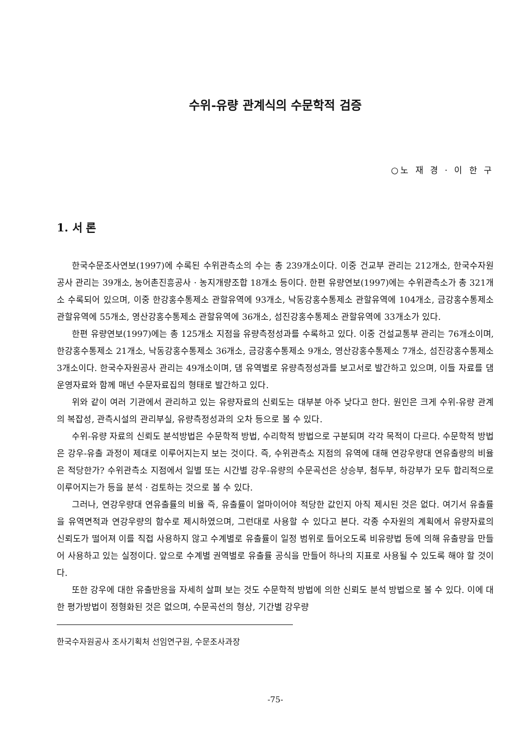수위-유량 관계식의 수문학적 검증
○노 재 경 · 이 한 구
1. 서 론
한국수문조사연보(1997)에 수록된 수위관측소의 수는 총 239개소이다. 이중 건교부 관리는 212개소, 한국수자원공사 관리는 39개소, 농어촌진흥공사 · 농지개량조합 18개소 등이다. 한편 유량연보(1997)에는 수위관측소가 총 321개소 수록되어 있으며, 이중 한강홍수통제소 관할유역에 93개소, 낙동강홍수통제소 관할유역에 104개소, 금강홍수통제소 관할유역에 55개소, 영산강홍수통제소 관할유역에 36개소, 섬진강홍수통제소 관할유역에 33개소가 있다.
한편 유량연보(1997)에는 총 125개소 지점을 유량측정성과를 수록하고 있다. 이중 건설교통부 관리는 76개소이며, 한강홍수통제소 21개소, 낙동강홍수통제소 36개소, 금강홍수통제소 9개소, 영산강홍수통제소 7개소, 섬진강홍수통제소 3개소이다. 한국수자원공사 관리는 49개소이며, 댐 유역별로 유량측정성과를 보고서로 발간하고 있으며, 이들 자료를 댐 운영자료와 함께 매년 수문자료집의 형태로 발간하고 있다.
위와 같이 여러 기관에서 관리하고 있는 유량자료의 신뢰도는 대부분 아주 낮다고 한다. 원인은 크게 수위-유량 관계의 복잡성, 관측시설의 관리부실, 유량측정성과의 오차 등으로 볼 수 있다.
수위-유량 자료의 신뢰도 분석방법은 수문학적 방법, 수리학적 방법으로 구분되며 각각 목적이 다르다. 수문학적 방법은 강우-유출 과정이 제대로 이루어지는지 보는 것이다. 즉, 수위관측소 지점의 유역에 대해 연강우량대 연유출량의 비율은 적당한가? 수위관측소 지점에서 일별 또는 시간별 강우-유량의 수문곡선은 상승부, 첨두부, 하강부가 모두 합리적으로 이루어지는가 등을 분석 · 검토하는 것으로 볼 수 있다.
그러나, 연강우량대 연유출률의 비율 즉, 유출률이 얼마이어야 적당한 값인지 아직 제시된 것은 없다. 여기서 유출률을 유역면적과 연강우량의 함수로 제시하였으며, 그런대로 사용할 수 있다고 본다. 각종 수자원의 계획에서 유량자료의 신뢰도가 떨어져 이를 직접 사용하지 않고 수계별로 유출률이 일정 범위로 들어오도록 비유량법 등에 의해 유출량을 만들어 사용하고 있는 실정이다. 앞으로 수계별 권역별로 유출률 공식을 만들어 하나의 지표로 사용될 수 있도록 해야 할 것이다.
또한 강우에 대한 유출반응을 자세히 살펴 보는 것도 수문학적 방법에 의한 신뢰도 분석 방법으로 볼 수 있다. 이에 대한 평가방법이 정형화된 것은 없으며, 수문곡선의 형상, 기간별 강우량
한국수자원공사 조사기획처 선임연구원, 수문조사과장
-75-